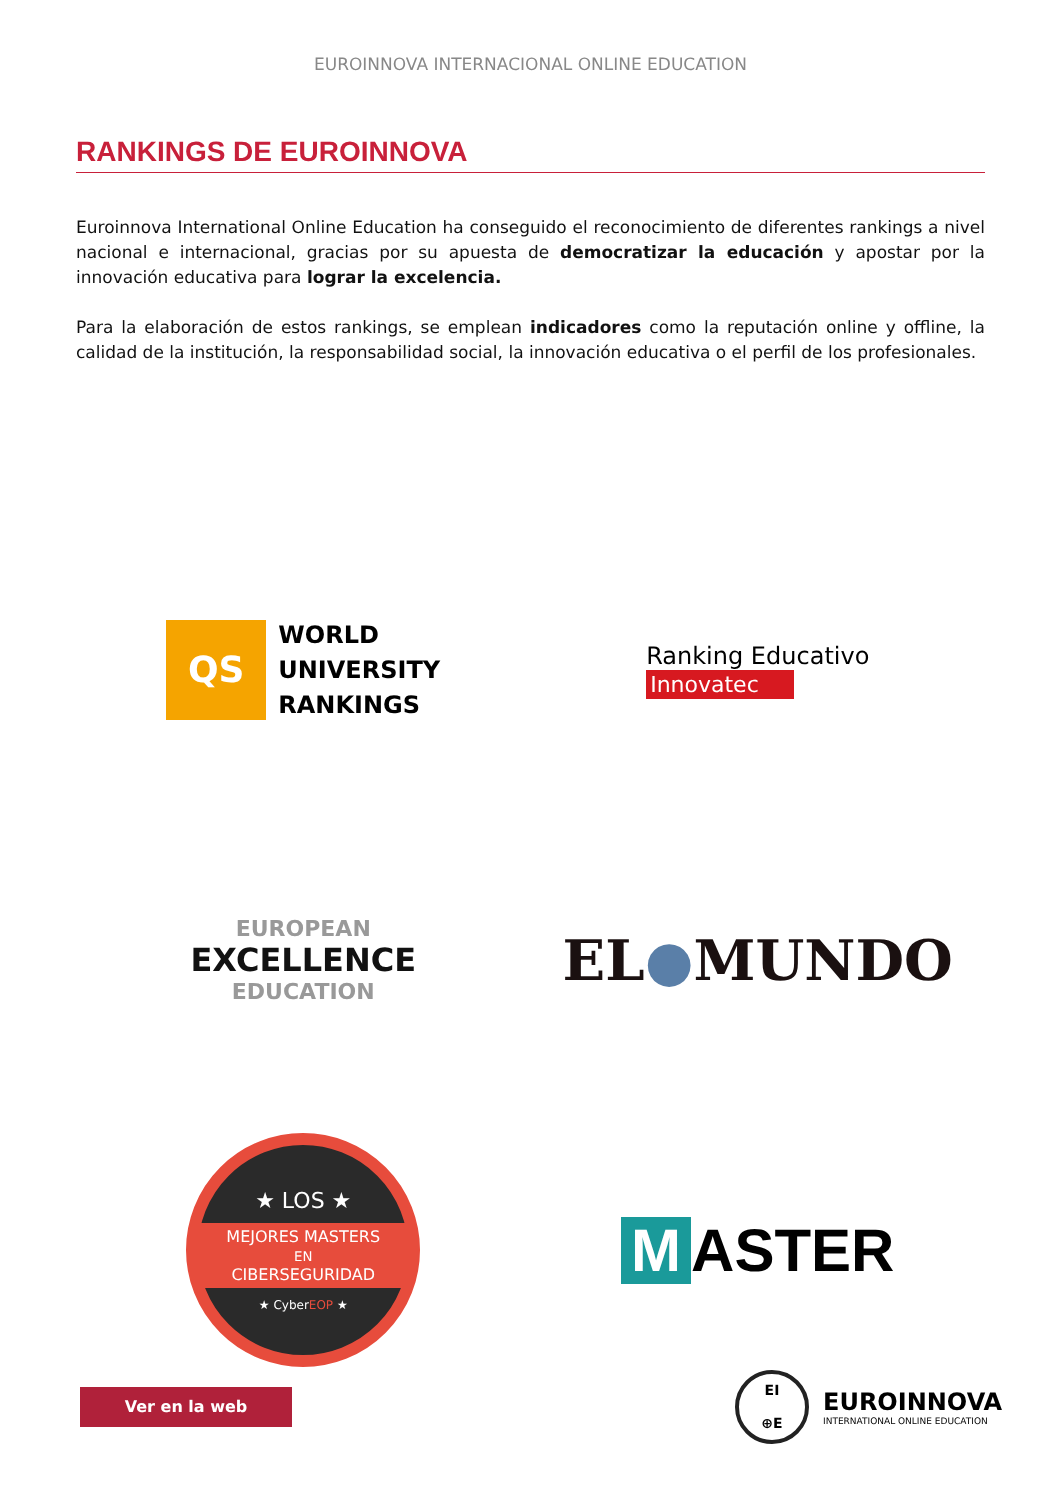EUROINNOVA INTERNACIONAL ONLINE EDUCATION
RANKINGS DE EUROINNOVA
Euroinnova International Online Education ha conseguido el reconocimiento de diferentes rankings a nivel nacional e internacional, gracias por su apuesta de democratizar la educación y apostar por la innovación educativa para lograr la excelencia.
Para la elaboración de estos rankings, se emplean indicadores como la reputación online y offline, la calidad de la institución, la responsabilidad social, la innovación educativa o el perfil de los profesionales.
QS
WORLD
UNIVERSITY
RANKINGS
Ranking Educativo
Innovatec
EUROPEAN
EXCELLENCE
EDUCATION
EL●MUNDO
★ LOS ★
MEJORES MASTERS
EN
CIBERSEGURIDAD
★ CyberEOP ★
M ASTER
Ver en la web
EI
⊕E
EUROINNOVA
INTERNATIONAL ONLINE EDUCATION